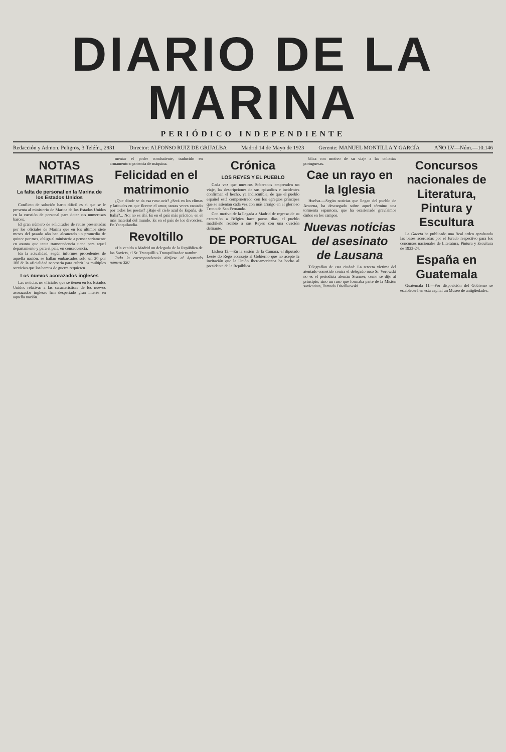DIARIO DE LA MARINA
PERIÓDICO INDEPENDIENTE
Redacción y Admon. Peligros, 3 Teléfn., 2931 Director: ALFONSO RUIZ DE GRIJALBA Madrid 14 de Mayo de 1923 Gerente: MANUEL MONTILLA Y GARCÍA AÑO LV—Núm.—10.146
NOTAS MARITIMAS
La falta de personal en la Marina de los Estados Unidos
Conflicto de solución harto difícil es el que se le presenta al ministerio de Marina de los Estados Unidos en la cuestión de personal para dotar sus numerosos barcos.
El gran número de solicitudes de retiro presentadas por los oficiales de Marina que en los últimos siete meses del pasado año han alcanzado un promedio de quince por mes, obliga al ministerio a pensar seriamente en asunto que tanta transcendencia tiene para aquel departamento y para el país, en consecuencia.
En la actualidad, según informes procedentes de aquella nación, se hallan embarcados sólo un 20 por 100 de la oficialidad necesaria para cubrir los múltiples servicios que los barcos de guerra requieren.
Los nuevos acorazados ingleses
Las noticias no oficiales que se tienen en los Estados Unidos relativas a las características de los nuevos acorazados ingleses han despertado gran interés en aquella nación.
mentar el poder combatiente, traducido en armamento o potencia de máquina.
Felicidad en el matrimonio
¿Que dónde se da esa rara avis? ¿Será en los climas y latitudes en que florece el amor, tantas veces cantado por todos los poetas? ¿Bajo el cielo azul de España, de Italia?... No; no es ahí. Es en el país más práctico, en el más material del mundo. Es en el país de los divorcios. En Yanquilandia.
Revoltillo
«Ha venido a Madrid un delegado de la República de los Soviets, el Sr. Tranquilli.» Tranquilizador nombre.
Toda la correspondencia diríjase al Apartado número 320
Crónica
LOS REYES Y EL PUEBLO
Cada vez que nuestros Soberanos emprenden un viaje, las descripciones de sus episodios e incidentes confirman el hecho, ya indiscutible, de que el pueblo español está compenetrado con los egregios príncipes que se asientan cada vez con más arraigo en el glorioso Trono de San Fernando.
Con motivo de la llegada a Madrid de regreso de su excursión a Bélgica hace pocos días, el pueblo madrileño recibió a sus Reyes con una ovación delirante.
DE PORTUGAL
Lisboa 12.—En la sesión de la Cámara, el diputado Leote do Rego aconsejó al Gobierno que no acepte la invitación que la Unión Iberoamericana ha hecho al presidente de la República.
blica con motivo de su viaje a las colonias portuguesas.
Cae un rayo en la Iglesia
Huelva.—Según noticias que llegan del pueblo de Aracena, ha descargado sobre aquel término una tormenta espantosa, que ha ocasionado gravísimos daños en los campos.
Nuevas noticias del asesinato de Lausana
Telegrafían de esta ciudad: La tercera víctima del atentado cometido contra el delegado ruso Sr. Vorowski no es el periodista alemán Sturmer, como se dijo al principio, sino un ruso que formaba parte de la Misión soviestista, llamado Diwilkowski.
Concursos nacionales de Literatura, Pintura y Escultura
La Gaceta ha publicado una Real orden aprobando las bases acordadas por el Jurado respectivo para los concursos nacionales de Literatura, Pintura y Escultura de 1923-24.
España en Guatemala
Guatemala 11.—Por disposición del Gobierno se establecerá en esta capital un Museo de antigüedades.